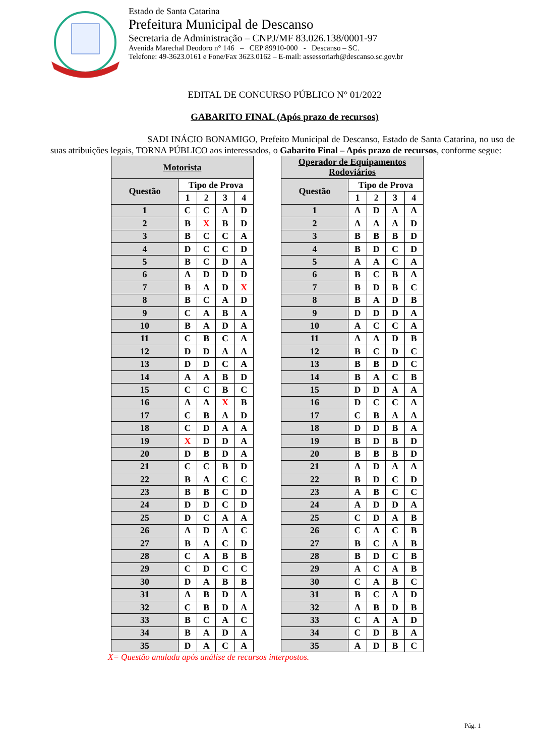Estado de Santa Catarina
Prefeitura Municipal de Descanso
Secretaria de Administração – CNPJ/MF 83.026.138/0001-97
Avenida Marechal Deodoro n° 146 – CEP 89910-000 - Descanso – SC.
Telefone: 49-3623.0161 e Fone/Fax 3623.0162 – E-mail: assessoriarh@descanso.sc.gov.br
EDITAL DE CONCURSO PÚBLICO N° 01/2022
GABARITO FINAL (Após prazo de recursos)
SADI INÁCIO BONAMIGO, Prefeito Municipal de Descanso, Estado de Santa Catarina, no uso de suas atribuições legais, TORNA PÚBLICO aos interessados, o Gabarito Final – Após prazo de recursos, conforme segue:
| Motorista | | | | |
| --- | --- | --- | --- | --- |
| Questão | Tipo de Prova | | | |
| | 1 | 2 | 3 | 4 |
| 1 | C | C | A | D |
| 2 | B | X | B | D |
| 3 | B | C | C | A |
| 4 | D | C | C | D |
| 5 | B | C | D | A |
| 6 | A | D | D | D |
| 7 | B | A | D | X |
| 8 | B | C | A | D |
| 9 | C | A | B | A |
| 10 | B | A | D | A |
| 11 | C | B | C | A |
| 12 | D | D | A | A |
| 13 | D | D | C | A |
| 14 | A | A | B | D |
| 15 | C | C | B | C |
| 16 | A | A | X | B |
| 17 | C | B | A | D |
| 18 | C | D | A | A |
| 19 | X | D | D | A |
| 20 | D | B | D | A |
| 21 | C | C | B | D |
| 22 | B | A | C | C |
| 23 | B | B | C | D |
| 24 | D | D | C | D |
| 25 | D | C | A | A |
| 26 | A | D | A | C |
| 27 | B | A | C | D |
| 28 | C | A | B | B |
| 29 | C | D | C | C |
| 30 | D | A | B | B |
| 31 | A | B | D | A |
| 32 | C | B | D | A |
| 33 | B | C | A | C |
| 34 | B | A | D | A |
| 35 | D | A | C | A |
| Operador de Equipamentos Rodoviários | | | | |
| --- | --- | --- | --- | --- |
| Questão | Tipo de Prova | | | |
| | 1 | 2 | 3 | 4 |
| 1 | A | D | A | A |
| 2 | A | A | A | D |
| 3 | B | B | B | D |
| 4 | B | D | C | D |
| 5 | A | A | C | A |
| 6 | B | C | B | A |
| 7 | B | D | B | C |
| 8 | B | A | D | B |
| 9 | D | D | D | A |
| 10 | A | C | C | A |
| 11 | A | A | D | B |
| 12 | B | C | D | C |
| 13 | B | B | D | C |
| 14 | B | A | C | B |
| 15 | D | D | A | A |
| 16 | D | C | C | A |
| 17 | C | B | A | A |
| 18 | D | D | B | A |
| 19 | B | D | B | D |
| 20 | B | B | B | D |
| 21 | A | D | A | A |
| 22 | B | D | C | D |
| 23 | A | B | C | C |
| 24 | A | D | D | A |
| 25 | C | D | A | B |
| 26 | C | A | C | B |
| 27 | B | C | A | B |
| 28 | B | D | C | B |
| 29 | A | C | A | B |
| 30 | C | A | B | C |
| 31 | B | C | A | D |
| 32 | A | B | D | B |
| 33 | C | A | A | D |
| 34 | C | D | B | A |
| 35 | A | D | B | C |
X= Questão anulada após análise de recursos interpostos.
Pág. 1